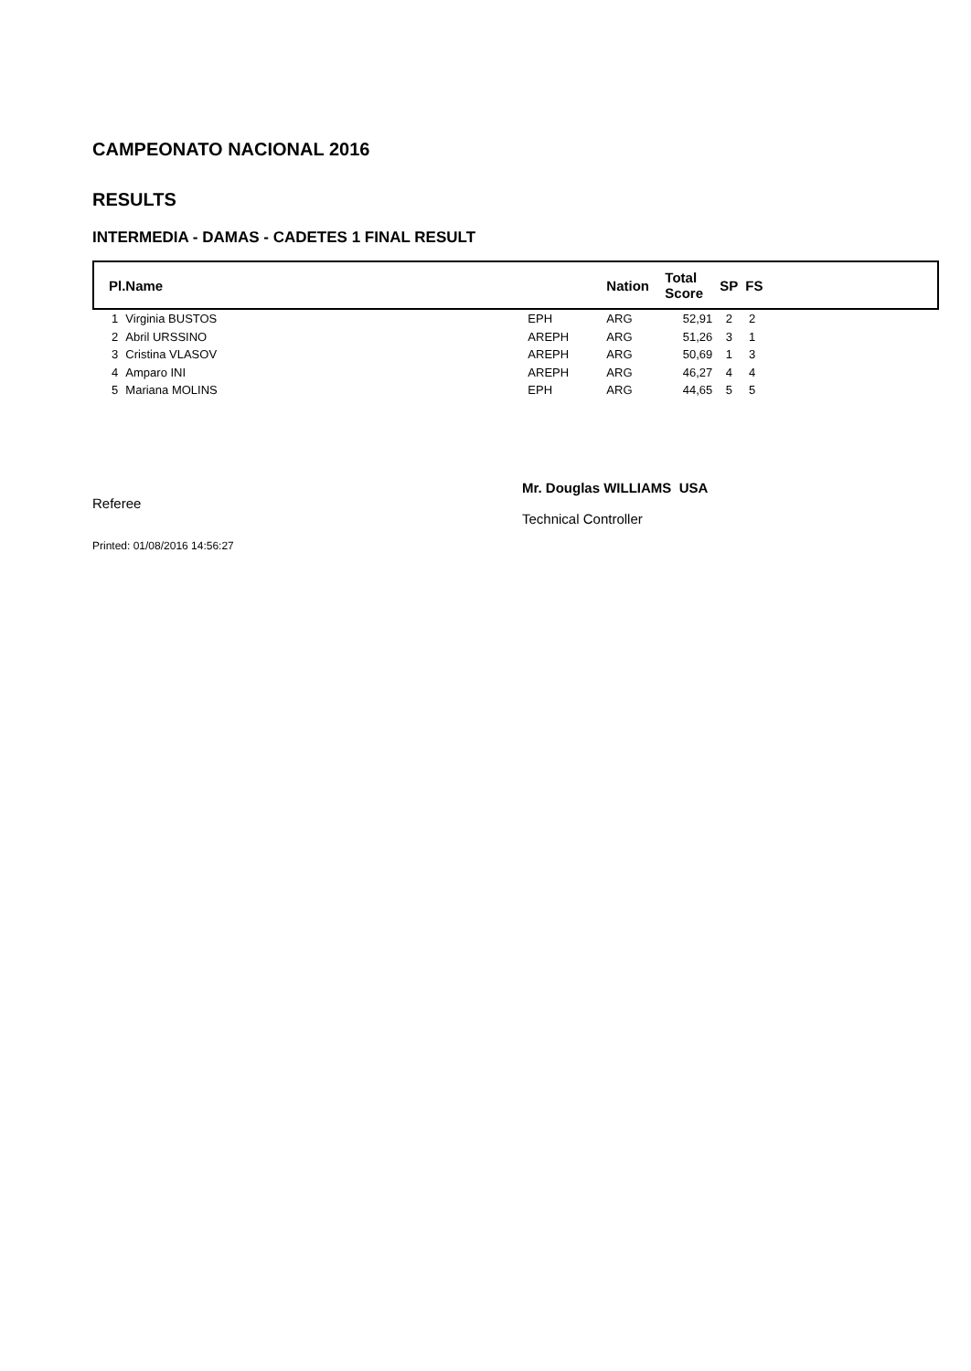CAMPEONATO NACIONAL 2016
RESULTS
INTERMEDIA - DAMAS - CADETES 1 FINAL RESULT
| Pl. | Name | | Nation | Total Score | SP | FS |
| --- | --- | --- | --- | --- | --- | --- |
| 1 | Virginia BUSTOS | EPH | ARG | 52,91 | 2 | 2 |
| 2 | Abril URSSINO | AREPH | ARG | 51,26 | 3 | 1 |
| 3 | Cristina VLASOV | AREPH | ARG | 50,69 | 1 | 3 |
| 4 | Amparo INI | AREPH | ARG | 46,27 | 4 | 4 |
| 5 | Mariana MOLINS | EPH | ARG | 44,65 | 5 | 5 |
Referee Mr. Douglas WILLIAMS USA
Technical Controller
Printed: 01/08/2016 14:56:27